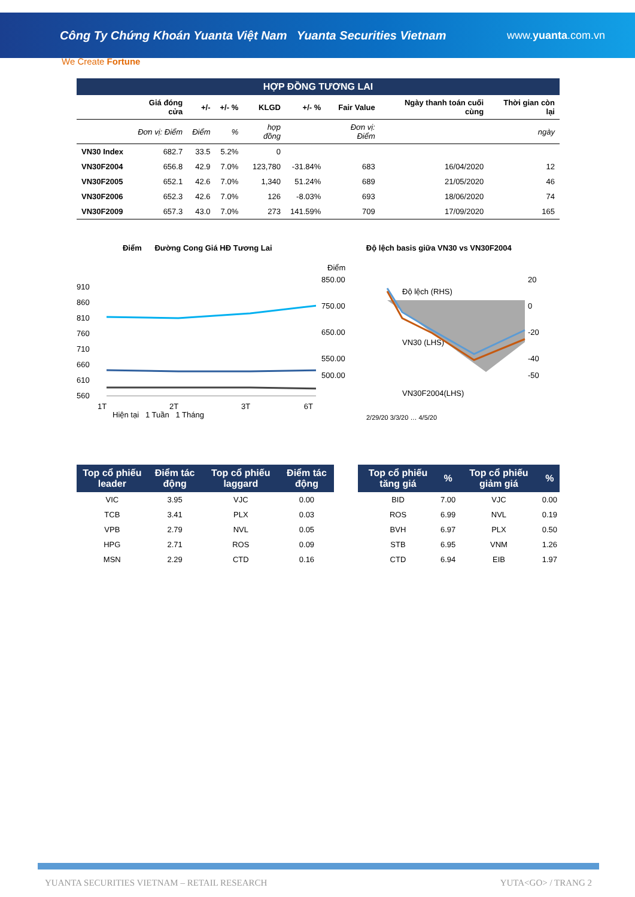Công Ty Chứng Khoán Yuanta Việt Nam Yuanta Securities Vietnam www.yuanta.com.vn
We Create Fortune
HỢP ĐỒNG TƯƠNG LAI
| | Giá đóng cửa | +/- | +/- % | KLGD | +/- % | Fair Value | Ngày thanh toán cuối cùng | Thời gian còn lại |
| --- | --- | --- | --- | --- | --- | --- | --- | --- |
| | Đơn vị: Điểm | Điểm | % | hợp đồng | | Đơn vị: Điểm | | ngày |
| VN30 Index | 682.7 | 33.5 | 5.2% | 0 | | | | |
| VN30F2004 | 656.8 | 42.9 | 7.0% | 123,780 | -31.84% | 683 | 16/04/2020 | 12 |
| VN30F2005 | 652.1 | 42.6 | 7.0% | 1,340 | 51.24% | 689 | 21/05/2020 | 46 |
| VN30F2006 | 652.3 | 42.6 | 7.0% | 126 | -8.03% | 693 | 18/06/2020 | 74 |
| VN30F2009 | 657.3 | 43.0 | 7.0% | 273 | 141.59% | 709 | 17/09/2020 | 165 |
Điểm Đường Cong Giá HĐ Tương Lai
910
860
810
760
710
660
610
560
1T
2T
3T
6T
Hiện tại 1 Tuần 1 Tháng
Độ lệch basis giữa VN30 vs VN30F2004
Điểm
850.00
750.00
650.00
550.00
500.00
20
0
-20
-40
-50
Độ lệch (RHS)
VN30 (LHS)
VN30F2004(LHS)
2/29/20 3/3/20 … 4/5/20
| Top cổ phiếu leader | Điểm tác động | Top cổ phiếu laggard | Điểm tác động |
| --- | --- | --- | --- |
| VIC | 3.95 | VJC | 0.00 |
| TCB | 3.41 | PLX | 0.03 |
| VPB | 2.79 | NVL | 0.05 |
| HPG | 2.71 | ROS | 0.09 |
| MSN | 2.29 | CTD | 0.16 |
| Top cổ phiếu tăng giá | % | Top cổ phiếu giảm giá | % |
| --- | --- | --- | --- |
| BID | 7.00 | VJC | 0.00 |
| ROS | 6.99 | NVL | 0.19 |
| BVH | 6.97 | PLX | 0.50 |
| STB | 6.95 | VNM | 1.26 |
| CTD | 6.94 | EIB | 1.97 |
YUANTA SECURITIES VIETNAM – RETAIL RESEARCH YUTA<GO> / TRANG 2